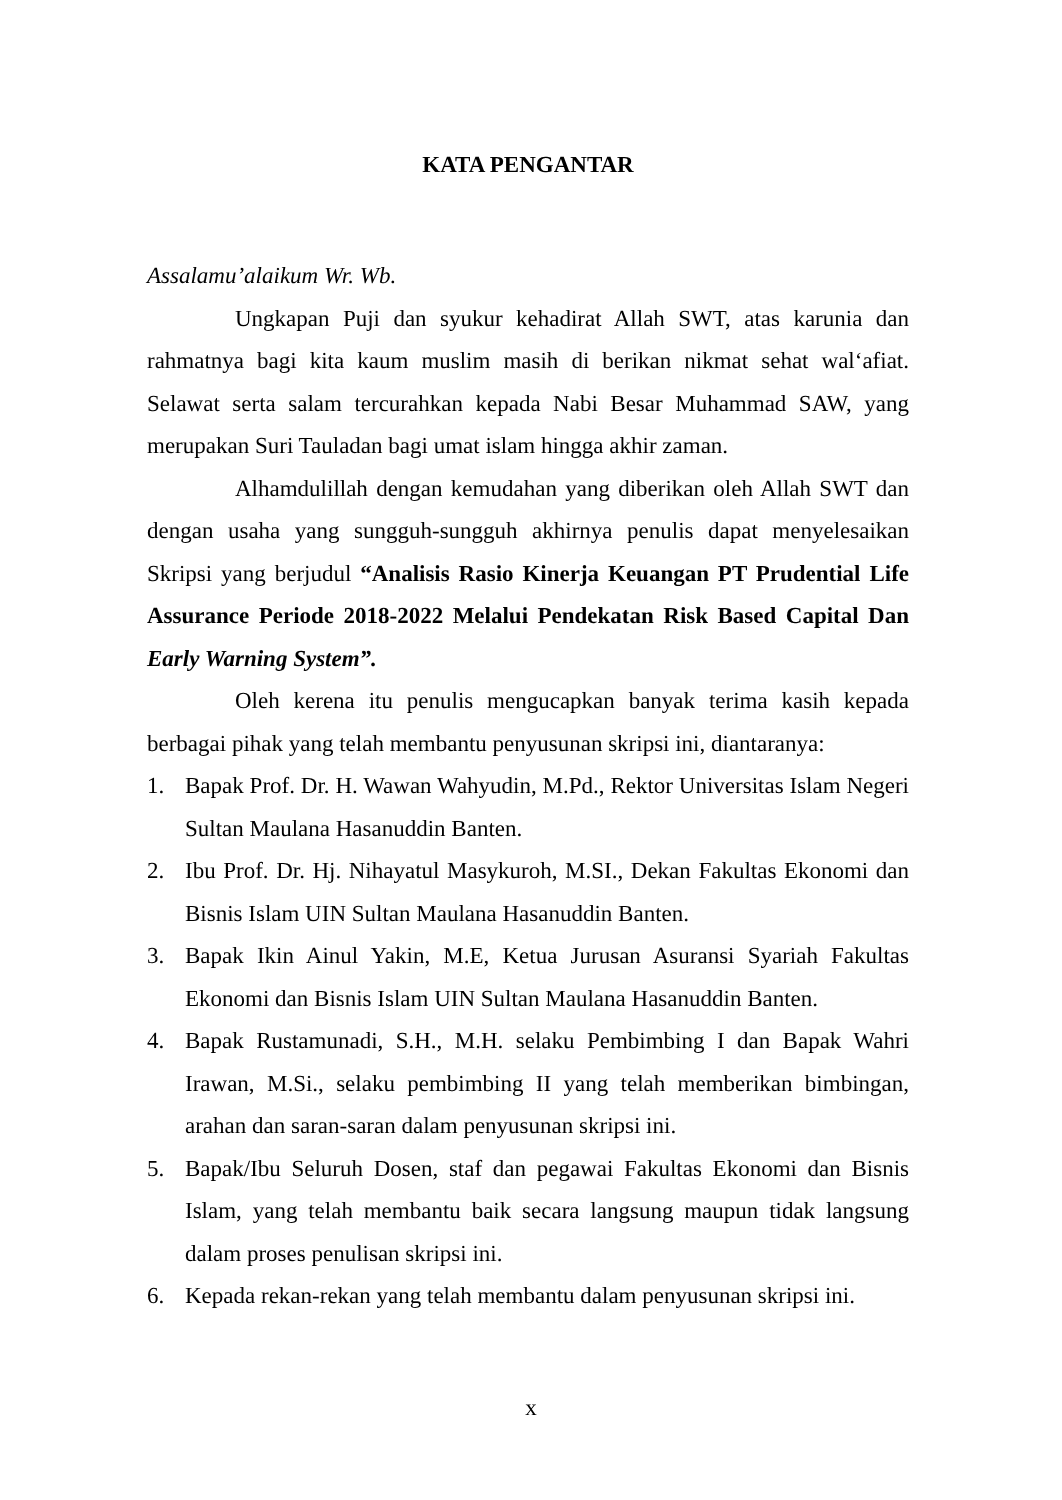KATA PENGANTAR
Assalamu’alaikum Wr. Wb.
Ungkapan Puji dan syukur kehadirat Allah SWT, atas karunia dan rahmatnya bagi kita kaum muslim masih di berikan nikmat sehat wal‘afiat. Selawat serta salam tercurahkan kepada Nabi Besar Muhammad SAW, yang merupakan Suri Tauladan bagi umat islam hingga akhir zaman.
Alhamdulillah dengan kemudahan yang diberikan oleh Allah SWT dan dengan usaha yang sungguh-sungguh akhirnya penulis dapat menyelesaikan Skripsi yang berjudul “Analisis Rasio Kinerja Keuangan PT Prudential Life Assurance Periode 2018-2022 Melalui Pendekatan Risk Based Capital Dan Early Warning System”.
Oleh kerena itu penulis mengucapkan banyak terima kasih kepada berbagai pihak yang telah membantu penyusunan skripsi ini, diantaranya:
1. Bapak Prof. Dr. H. Wawan Wahyudin, M.Pd., Rektor Universitas Islam Negeri Sultan Maulana Hasanuddin Banten.
2. Ibu Prof. Dr. Hj. Nihayatul Masykuroh, M.SI., Dekan Fakultas Ekonomi dan Bisnis Islam UIN Sultan Maulana Hasanuddin Banten.
3. Bapak Ikin Ainul Yakin, M.E, Ketua Jurusan Asuransi Syariah Fakultas Ekonomi dan Bisnis Islam UIN Sultan Maulana Hasanuddin Banten.
4. Bapak Rustamunadi, S.H., M.H. selaku Pembimbing I dan Bapak Wahri Irawan, M.Si., selaku pembimbing II yang telah memberikan bimbingan, arahan dan saran-saran dalam penyusunan skripsi ini.
5. Bapak/Ibu Seluruh Dosen, staf dan pegawai Fakultas Ekonomi dan Bisnis Islam, yang telah membantu baik secara langsung maupun tidak langsung dalam proses penulisan skripsi ini.
6. Kepada rekan-rekan yang telah membantu dalam penyusunan skripsi ini.
x